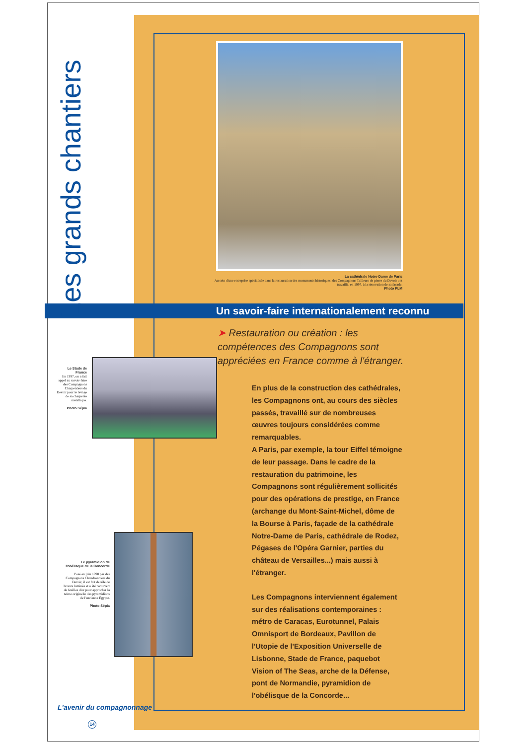Les grands chantiers
La cathédrale Notre-Dame de Paris
Au sein d'une entreprise spécialisée dans la restauration des monuments historiques, des Compagnons Tailleurs de pierre du Devoir ont travaillé, en 1997, à la rénovation de sa façade.
Photo PLM
Un savoir-faire internationalement reconnu
➤ Restauration ou création : les compétences des Compagnons sont appréciées en France comme à l'étranger.
Le Stade de France
En 1997, on a fait appel au savoir-faire des Compagnons Charpentiers du Devoir pour le levage de sa charpente métallique.
Photo Sépia
Le pyramidion de l'obélisque de la Concorde
Posé en juin 1998 par des Compagnons Chaudronniers du Devoir, il est fait de tôle de bronze laminée et a été recouvert de feuilles d'or pour approcher la teinte originelle des pyramidions de l'ancienne Égypte.
Photo Sépia
En plus de la construction des cathédrales, les Compagnons ont, au cours des siècles passés, travaillé sur de nombreuses œuvres toujours considérées comme remarquables.
A Paris, par exemple, la tour Eiffel témoigne de leur passage. Dans le cadre de la restauration du patrimoine, les Compagnons sont régulièrement sollicités pour des opérations de prestige, en France (archange du Mont-Saint-Michel, dôme de la Bourse à Paris, façade de la cathédrale Notre-Dame de Paris, cathédrale de Rodez, Pégases de l'Opéra Garnier, parties du château de Versailles...) mais aussi à l'étranger.
Les Compagnons interviennent également sur des réalisations contemporaines : métro de Caracas, Eurotunnel, Palais Omnisport de Bordeaux, Pavillon de l'Utopie de l'Exposition Universelle de Lisbonne, Stade de France, paquebot Vision of The Seas, arche de la Défense, pont de Normandie, pyramidion de l'obélisque de la Concorde...
L'avenir du compagnonnage
14